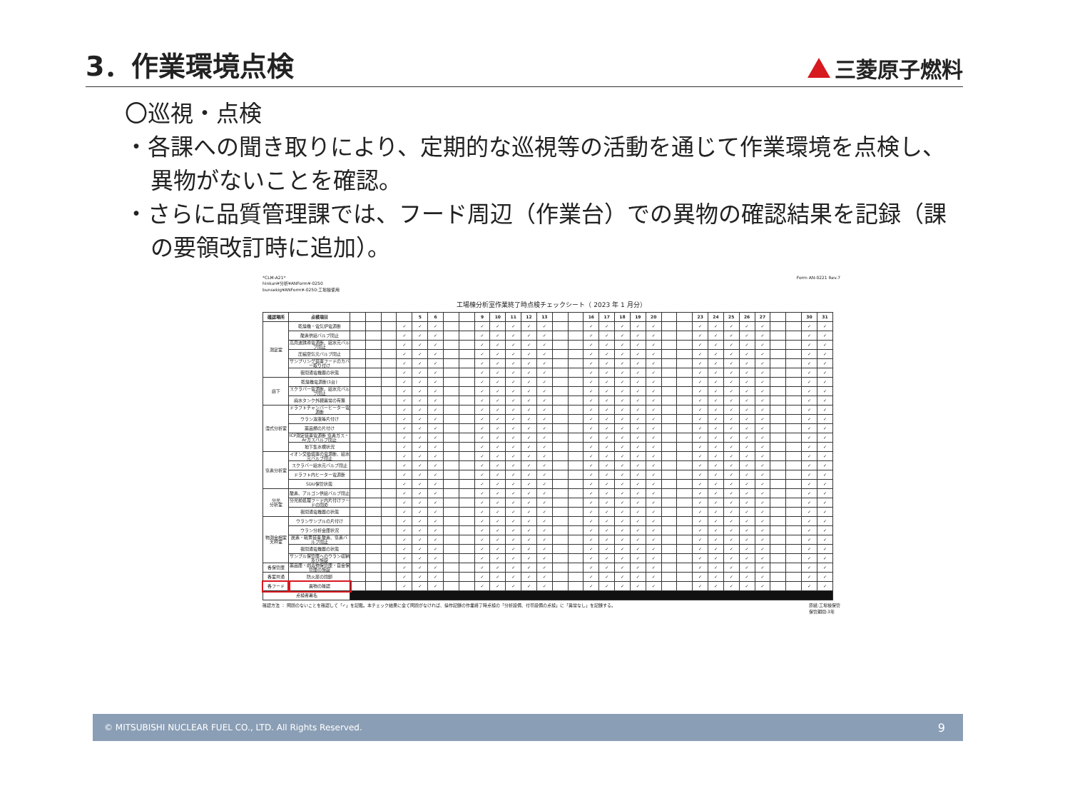3．作業環境点検
三菱原子燃料
〇巡視・点検
・各課への聞き取りにより、定期的な巡視等の活動を通じて作業環境を点検し、異物がないことを確認。
・さらに品質管理課では、フード周辺（作業台）での異物の確認結果を記録（課の要領改訂時に追加）。
*CLM-A21*
hinkan¥分析¥ANForm¥-0250
bunsekig¥ANForm¥-0250:工場棟使用
Form AN-0221 Rev.7
工場棟分析室作業終了時点検チェックシート（ 2023 年 1 月分）
| 確認場所 | 点検項目 | | | | | 5 | 6 | | | 9 | 10 | 11 | 12 | 13 | | | 16 | 17 | 18 | 19 | 20 | | | 23 | 24 | 25 | 26 | 27 | | | 30 | 31 |
| --- | --- | --- | --- | --- | --- | --- | --- | --- | --- | --- | --- | --- | --- | --- | --- | --- | --- | --- | --- | --- | --- | --- | --- | --- | --- | --- | --- | --- | --- | --- | --- | --- |
| 測定室 | 乾燥機・電気炉電源断 | | | | ✓ | ✓ | ✓ | | | ✓ | ✓ | ✓ | ✓ | ✓ | | | ✓ | ✓ | ✓ | ✓ | ✓ | | | ✓ | ✓ | ✓ | ✓ | ✓ | | | ✓ | ✓ |
| | 酸素供給バルブ閉止 | | | | ✓ | ✓ | ✓ | | | ✓ | ✓ | ✓ | ✓ | ✓ | | | ✓ | ✓ | ✓ | ✓ | ✓ | | | ✓ | ✓ | ✓ | ✓ | ✓ | | | ✓ | ✓ |
| | 高周波誘導電源断、給水元バルブ閉止 | | | | ✓ | ✓ | ✓ | | | ✓ | ✓ | ✓ | ✓ | ✓ | | | ✓ | ✓ | ✓ | ✓ | ✓ | | | ✓ | ✓ | ✓ | ✓ | ✓ | | | ✓ | ✓ |
| | 圧縮空気元バルブ閉止 | | | | ✓ | ✓ | ✓ | | | ✓ | ✓ | ✓ | ✓ | ✓ | | | ✓ | ✓ | ✓ | ✓ | ✓ | | | ✓ | ✓ | ✓ | ✓ | ✓ | | | ✓ | ✓ |
| | サンプリング装置フードのカバー取り付け | | | | ✓ | ✓ | ✓ | | | ✓ | ✓ | ✓ | ✓ | ✓ | | | ✓ | ✓ | ✓ | ✓ | ✓ | | | ✓ | ✓ | ✓ | ✓ | ✓ | | | ✓ | ✓ |
| | 夜間通電機器の状態 | | | | ✓ | ✓ | ✓ | | | ✓ | ✓ | ✓ | ✓ | ✓ | | | ✓ | ✓ | ✓ | ✓ | ✓ | | | ✓ | ✓ | ✓ | ✓ | ✓ | | | ✓ | ✓ |
| 廊下 | 乾燥機電源断(1台) | | | | ✓ | ✓ | ✓ | | | ✓ | ✓ | ✓ | ✓ | ✓ | | | ✓ | ✓ | ✓ | ✓ | ✓ | | | ✓ | ✓ | ✓ | ✓ | ✓ | | | ✓ | ✓ |
| | スクラバー電源断、給水元バルブ閉止 | | | | ✓ | ✓ | ✓ | | | ✓ | ✓ | ✓ | ✓ | ✓ | | | ✓ | ✓ | ✓ | ✓ | ✓ | | | ✓ | ✓ | ✓ | ✓ | ✓ | | | ✓ | ✓ |
| | 廃水タンク外観異常の有無 | | | | ✓ | ✓ | ✓ | | | ✓ | ✓ | ✓ | ✓ | ✓ | | | ✓ | ✓ | ✓ | ✓ | ✓ | | | ✓ | ✓ | ✓ | ✓ | ✓ | | | ✓ | ✓ |
| 湿式分析室 | ドラフトチャンバーヒーター電源断 | | | | ✓ | ✓ | ✓ | | | ✓ | ✓ | ✓ | ✓ | ✓ | | | ✓ | ✓ | ✓ | ✓ | ✓ | | | ✓ | ✓ | ✓ | ✓ | ✓ | | | ✓ | ✓ |
| | ウラン溶液等片付け | | | | ✓ | ✓ | ✓ | | | ✓ | ✓ | ✓ | ✓ | ✓ | | | ✓ | ✓ | ✓ | ✓ | ✓ | | | ✓ | ✓ | ✓ | ✓ | ✓ | | | ✓ | ✓ |
| | 薬品類の片付け | | | | ✓ | ✓ | ✓ | | | ✓ | ✓ | ✓ | ✓ | ✓ | | | ✓ | ✓ | ✓ | ✓ | ✓ | | | ✓ | ✓ | ✓ | ✓ | ✓ | | | ✓ | ✓ |
| | ICP測定装置電源断 窒素ガス・Arガスバルブ閉止 | | | | ✓ | ✓ | ✓ | | | ✓ | ✓ | ✓ | ✓ | ✓ | | | ✓ | ✓ | ✓ | ✓ | ✓ | | | ✓ | ✓ | ✓ | ✓ | ✓ | | | ✓ | ✓ |
| | 地下集水槽状況 | | | | ✓ | ✓ | ✓ | | | ✓ | ✓ | ✓ | ✓ | ✓ | | | ✓ | ✓ | ✓ | ✓ | ✓ | | | ✓ | ✓ | ✓ | ✓ | ✓ | | | ✓ | ✓ |
| 窒素分析室 | イオン交換装置の電源断、給水元バルブ閉止 | | | | ✓ | ✓ | ✓ | | | ✓ | ✓ | ✓ | ✓ | ✓ | | | ✓ | ✓ | ✓ | ✓ | ✓ | | | ✓ | ✓ | ✓ | ✓ | ✓ | | | ✓ | ✓ |
| | スクラバー給水元バルブ閉止 | | | | ✓ | ✓ | ✓ | | | ✓ | ✓ | ✓ | ✓ | ✓ | | | ✓ | ✓ | ✓ | ✓ | ✓ | | | ✓ | ✓ | ✓ | ✓ | ✓ | | | ✓ | ✓ |
| | ドラフト内ヒーター電源断 | | | | ✓ | ✓ | ✓ | | | ✓ | ✓ | ✓ | ✓ | ✓ | | | ✓ | ✓ | ✓ | ✓ | ✓ | | | ✓ | ✓ | ✓ | ✓ | ✓ | | | ✓ | ✓ |
| | SDU保管状態 | | | | ✓ | ✓ | ✓ | | | ✓ | ✓ | ✓ | ✓ | ✓ | | | ✓ | ✓ | ✓ | ✓ | ✓ | | | ✓ | ✓ | ✓ | ✓ | ✓ | | | ✓ | ✓ |
| 分光 分析室 | 酸素、アルゴン供給バルブ閉止 | | | | ✓ | ✓ | ✓ | | | ✓ | ✓ | ✓ | ✓ | ✓ | | | ✓ | ✓ | ✓ | ✓ | ✓ | | | ✓ | ✓ | ✓ | ✓ | ✓ | | | ✓ | ✓ |
| | 分光前処理フード内片付けフードの閉め | | | | ✓ | ✓ | ✓ | | | ✓ | ✓ | ✓ | ✓ | ✓ | | | ✓ | ✓ | ✓ | ✓ | ✓ | | | ✓ | ✓ | ✓ | ✓ | ✓ | | | ✓ | ✓ |
| | 夜間通電機器の状態 | | | | ✓ | ✓ | ✓ | | | ✓ | ✓ | ✓ | ✓ | ✓ | | | ✓ | ✓ | ✓ | ✓ | ✓ | | | ✓ | ✓ | ✓ | ✓ | ✓ | | | ✓ | ✓ |
| 物測金相室 天秤室 | ウランサンプルの片付け | | | | ✓ | ✓ | ✓ | | | ✓ | ✓ | ✓ | ✓ | ✓ | | | ✓ | ✓ | ✓ | ✓ | ✓ | | | ✓ | ✓ | ✓ | ✓ | ✓ | | | ✓ | ✓ |
| | ウラン分析金庫状況 | | | | ✓ | ✓ | ✓ | | | ✓ | ✓ | ✓ | ✓ | ✓ | | | ✓ | ✓ | ✓ | ✓ | ✓ | | | ✓ | ✓ | ✓ | ✓ | ✓ | | | ✓ | ✓ |
| | 炭素・硫黄装置 酸素、窒素バルブ閉止 | | | | ✓ | ✓ | ✓ | | | ✓ | ✓ | ✓ | ✓ | ✓ | | | ✓ | ✓ | ✓ | ✓ | ✓ | | | ✓ | ✓ | ✓ | ✓ | ✓ | | | ✓ | ✓ |
| | 夜間通電機器の状態 | | | | ✓ | ✓ | ✓ | | | ✓ | ✓ | ✓ | ✓ | ✓ | | | ✓ | ✓ | ✓ | ✓ | ✓ | | | ✓ | ✓ | ✓ | ✓ | ✓ | | | ✓ | ✓ |
| | サンプル保管庫へのウラン収納及び施錠 | | | | ✓ | ✓ | ✓ | | | ✓ | ✓ | ✓ | ✓ | ✓ | | | ✓ | ✓ | ✓ | ✓ | ✓ | | | ✓ | ✓ | ✓ | ✓ | ✓ | | | ✓ | ✓ |
| 各保管庫 | 薬品庫・劇毒物保管庫・自金保管庫の施錠 | | | | ✓ | ✓ | ✓ | | | ✓ | ✓ | ✓ | ✓ | ✓ | | | ✓ | ✓ | ✓ | ✓ | ✓ | | | ✓ | ✓ | ✓ | ✓ | ✓ | | | ✓ | ✓ |
| 各室共通 | 防火扉の閉鎖 | | | | ✓ | ✓ | ✓ | | | ✓ | ✓ | ✓ | ✓ | ✓ | | | ✓ | ✓ | ✓ | ✓ | ✓ | | | ✓ | ✓ | ✓ | ✓ | ✓ | | | ✓ | ✓ |
| 各フード | 異物の確認 | | | | ✓ | ✓ | ✓ | | | ✓ | ✓ | ✓ | ✓ | ✓ | | | ✓ | ✓ | ✓ | ✓ | ✓ | | | ✓ | ✓ | ✓ | ✓ | ✓ | | | ✓ | ✓ |
| 点検者署名 | | | | | | | | | | | | | | | | | | | | | | | | | | | | | | | | |
確認方法 ： 問題のないことを確認して「✓」を記載。本チェック結果に全て問題がなければ、操作記録の作業終了時点検の「分析設備、付帯設備の点検」に「異常なし」を記録する。
原紙:工場棟保管
保管期間:3年
© MITSUBISHI NUCLEAR FUEL CO., LTD. All Rights Reserved. 9